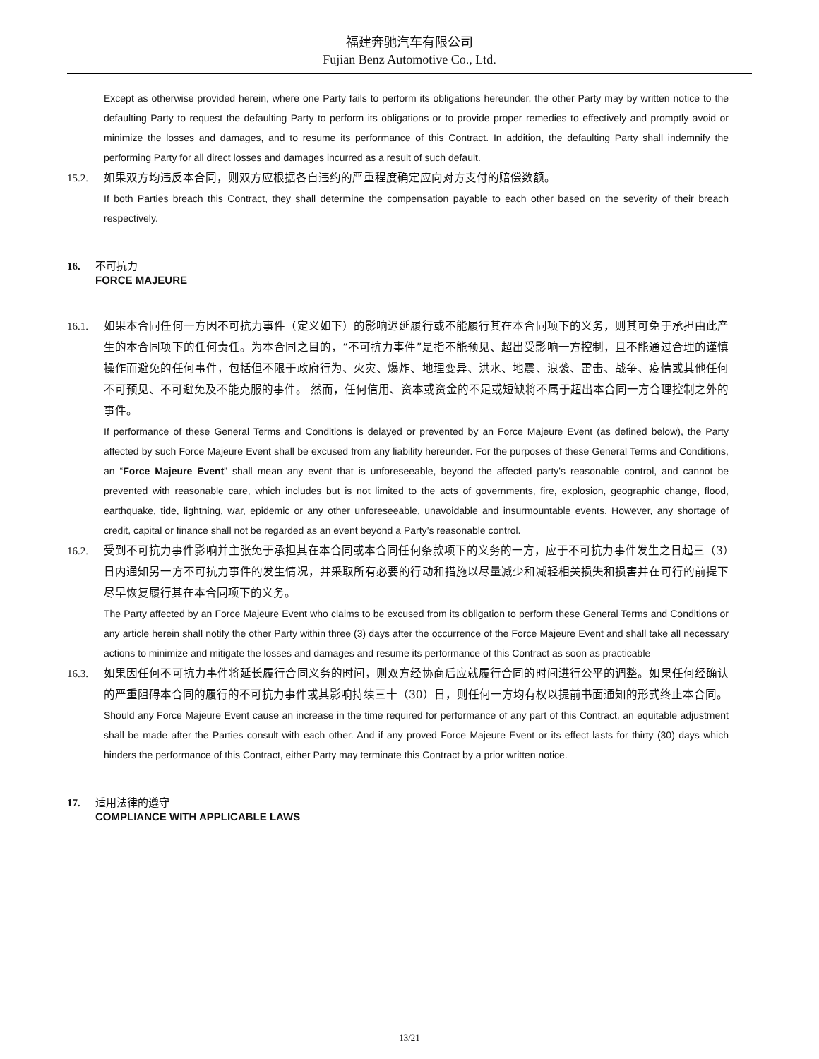福建奔驰汽车有限公司
Fujian Benz Automotive Co., Ltd.
Except as otherwise provided herein, where one Party fails to perform its obligations hereunder, the other Party may by written notice to the defaulting Party to request the defaulting Party to perform its obligations or to provide proper remedies to effectively and promptly avoid or minimize the losses and damages, and to resume its performance of this Contract. In addition, the defaulting Party shall indemnify the performing Party for all direct losses and damages incurred as a result of such default.
15.2. 如果双方均违反本合同，则双方应根据各自违约的严重程度确定应向对方支付的赔偿数额。
If both Parties breach this Contract, they shall determine the compensation payable to each other based on the severity of their breach respectively.
16. 不可抗力
FORCE MAJEURE
16.1. 如果本合同任何一方因不可抗力事件（定义如下）的影响迟延履行或不能履行其在本合同项下的义务，则其可免于承担由此产生的本合同项下的任何责任。为本合同之目的，“不可抗力事件”是指不能预见、超出受影响一方控制，且不能通过合理的谨慎操作而避免的任何事件，包括但不限于政府行为、火灾、爆炸、地理变异、洪水、地震、浪袭、雷击、战争、疫情或其他任何不可预见、不可避免及不能克服的事件。 然而，任何信用、资本或资金的不足或短缺将不属于超出本合同一方合理控制之外的事件。
If performance of these General Terms and Conditions is delayed or prevented by an Force Majeure Event (as defined below), the Party affected by such Force Majeure Event shall be excused from any liability hereunder. For the purposes of these General Terms and Conditions, an “Force Majeure Event” shall mean any event that is unforeseeable, beyond the affected party's reasonable control, and cannot be prevented with reasonable care, which includes but is not limited to the acts of governments, fire, explosion, geographic change, flood, earthquake, tide, lightning, war, epidemic or any other unforeseeable, unavoidable and insurmountable events. However, any shortage of credit, capital or finance shall not be regarded as an event beyond a Party’s reasonable control.
16.2. 受到不可抗力事件影响并主张免于承担其在本合同或本合同任何条款项下的义务的一方，应于不可抗力事件发生之日起三（3）日内通知另一方不可抗力事件的发生情况，并采取所有必要的行动和措施以尽量减少和减轻相关损失和损害并在可行的前提下尽早恢复履行其在本合同项下的义务。
The Party affected by an Force Majeure Event who claims to be excused from its obligation to perform these General Terms and Conditions or any article herein shall notify the other Party within three (3) days after the occurrence of the Force Majeure Event and shall take all necessary actions to minimize and mitigate the losses and damages and resume its performance of this Contract as soon as practicable
16.3. 如果因任何不可抗力事件将延长履行合同义务的时间，则双方经协商后应就履行合同的时间进行公平的调整。如果任何经确认的严重阻碍本合同的履行的不可抗力事件或其影响持续三十（30）日，则任何一方均有权以提前书面通知的形式终止本合同。
Should any Force Majeure Event cause an increase in the time required for performance of any part of this Contract, an equitable adjustment shall be made after the Parties consult with each other. And if any proved Force Majeure Event or its effect lasts for thirty (30) days which hinders the performance of this Contract, either Party may terminate this Contract by a prior written notice.
17. 适用法律的遵守
COMPLIANCE WITH APPLICABLE LAWS
13/21